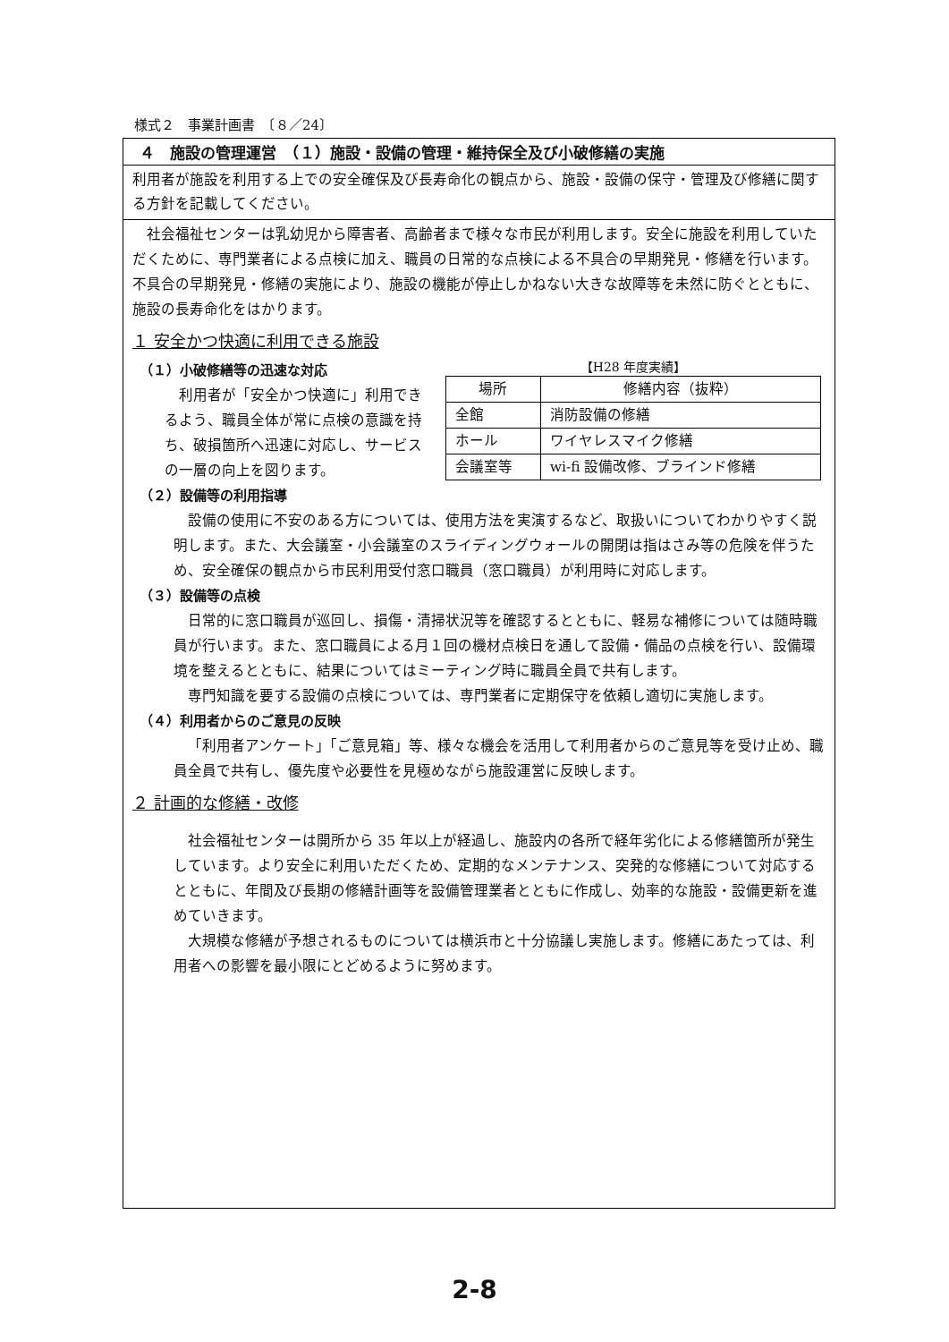様式２　事業計画書　〔８／24〕
４　施設の管理運営　（１）施設・設備の管理・維持保全及び小破修繕の実施
利用者が施設を利用する上での安全確保及び長寿命化の観点から、施設・設備の保守・管理及び修繕に関する方針を記載してください。
社会福祉センターは乳幼児から障害者、高齢者まで様々な市民が利用します。安全に施設を利用していただくために、専門業者による点検に加え、職員の日常的な点検による不具合の早期発見・修繕を行います。不具合の早期発見・修繕の実施により、施設の機能が停止しかねない大きな故障等を未然に防ぐとともに、施設の長寿命化をはかります。
１ 安全かつ快適に利用できる施設
（１）小破修繕等の迅速な対応
利用者が「安全かつ快適に」利用できるよう、職員全体が常に点検の意識を持ち、破損箇所へ迅速に対応し、サービスの一層の向上を図ります。
【H28 年度実績】
| 場所 | 修繕内容（抜粋） |
| --- | --- |
| 全館 | 消防設備の修繕 |
| ホール | ワイヤレスマイク修繕 |
| 会議室等 | wi-fi 設備改修、ブラインド修繕 |
（２）設備等の利用指導
設備の使用に不安のある方については、使用方法を実演するなど、取扱いについてわかりやすく説明します。また、大会議室・小会議室のスライディングウォールの開閉は指はさみ等の危険を伴うため、安全確保の観点から市民利用受付窓口職員（窓口職員）が利用時に対応します。
（３）設備等の点検
日常的に窓口職員が巡回し、損傷・清掃状況等を確認するとともに、軽易な補修については随時職員が行います。また、窓口職員による月１回の機材点検日を通して設備・備品の点検を行い、設備環境を整えるとともに、結果についてはミーティング時に職員全員で共有します。
専門知識を要する設備の点検については、専門業者に定期保守を依頼し適切に実施します。
（４）利用者からのご意見の反映
「利用者アンケート」「ご意見箱」等、様々な機会を活用して利用者からのご意見等を受け止め、職員全員で共有し、優先度や必要性を見極めながら施設運営に反映します。
２ 計画的な修繕・改修
社会福祉センターは開所から 35 年以上が経過し、施設内の各所で経年劣化による修繕箇所が発生しています。より安全に利用いただくため、定期的なメンテナンス、突発的な修繕について対応するとともに、年間及び長期の修繕計画等を設備管理業者とともに作成し、効率的な施設・設備更新を進めていきます。
大規模な修繕が予想されるものについては横浜市と十分協議し実施します。修繕にあたっては、利用者への影響を最小限にとどめるように努めます。
2-8